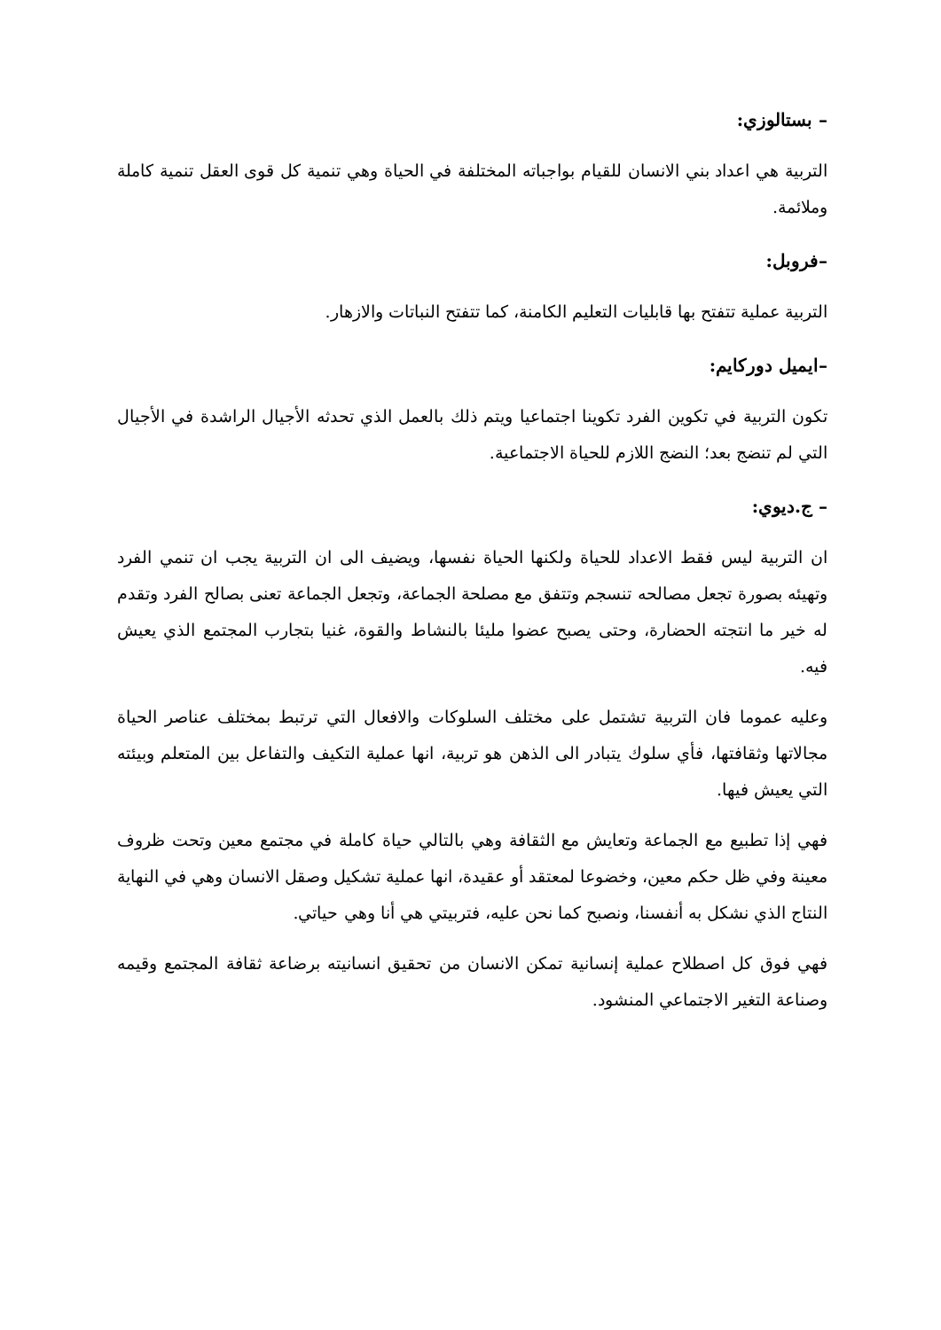– بستالوزي:
التربية هي اعداد بني الانسان للقيام بواجباته المختلفة في الحياة وهي تنمية كل قوى العقل تنمية كاملة وملائمة.
–فروبل:
التربية عملية تتفتح بها قابليات التعليم الكامنة، كما تتفتح النباتات والازهار.
–ايميل دوركايم:
تكون التربية في تكوين الفرد تكوينا اجتماعيا ويتم ذلك بالعمل الذي تحدثه الأجيال الراشدة في الأجيال التي لم تنضج بعد؛ النضج اللازم للحياة الاجتماعية.
– ج.ديوي:
ان التربية ليس فقط الاعداد للحياة ولكنها الحياة نفسها، ويضيف الى ان التربية يجب ان تنمي الفرد وتهيئه بصورة تجعل مصالحه تنسجم وتتفق مع مصلحة الجماعة، وتجعل الجماعة تعنى بصالح الفرد وتقدم له خير ما انتجته الحضارة، وحتى يصبح عضوا مليئا بالنشاط والقوة، غنيا بتجارب المجتمع الذي يعيش فيه.
وعليه عموما فان التربية تشتمل على مختلف السلوكات والافعال التي ترتبط بمختلف عناصر الحياة مجالاتها وثقافتها، فأي سلوك يتبادر الى الذهن هو تربية، انها عملية التكيف والتفاعل بين المتعلم وبيئته التي يعيش فيها.
فهي إذا تطبيع مع الجماعة وتعايش مع الثقافة وهي بالتالي حياة كاملة في مجتمع معين وتحت ظروف معينة وفي ظل حكم معين، وخضوعا لمعتقد أو عقيدة، انها عملية تشكيل وصقل الانسان وهي في النهاية النتاج الذي نشكل به أنفسنا، ونصبح كما نحن عليه، فتربيتي هي أنا وهي حياتي.
فهي فوق كل اصطلاح عملية إنسانية تمكن الانسان من تحقيق انسانيته برضاعة ثقافة المجتمع وقيمه وصناعة التغير الاجتماعي المنشود.